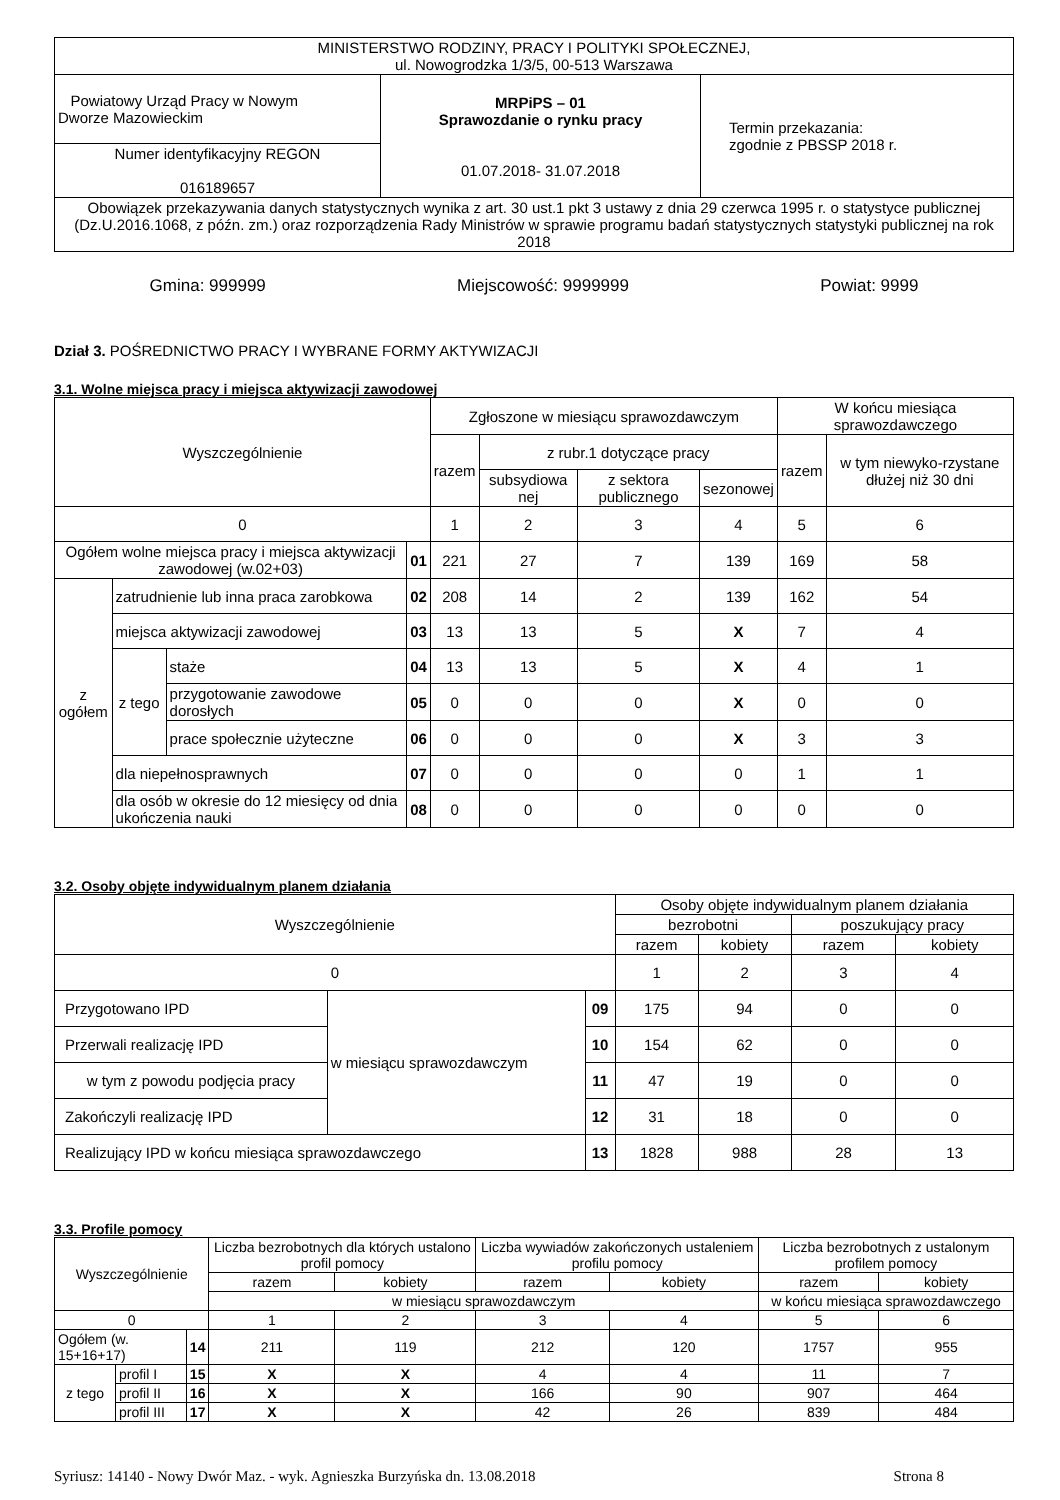| MINISTERSTWO RODZINY, PRACY I POLITYKI SPOŁECZNEJ, ul. Nowogrodzka 1/3/5, 00-513 Warszawa | | |
| Powiatowy Urząd Pracy w Nowym Dworze Mazowieckim | MRPiPS – 01 Sprawozdanie o rynku pracy 01.07.2018- 31.07.2018 | Termin przekazania: zgodnie z PBSSP 2018 r. |
| Numer identyfikacyjny REGON 016189657 | | |
| Obowiązek przekazywania danych statystycznych wynika z art. 30 ust.1 pkt 3 ustawy z dnia 29 czerwca 1995 r. o statystyce publicznej (Dz.U.2016.1068, z późn. zm.) oraz rozporządzenia Rady Ministrów w sprawie programu badań statystycznych statystyki publicznej na rok 2018 | | |
Gmina: 999999 Miejscowość: 9999999 Powiat: 9999
Dział 3. POŚREDNICTWO PRACY I WYBRANE FORMY AKTYWIZACJI
3.1. Wolne miejsca pracy i miejsca aktywizacji zawodowej
| Wyszczególnienie | | | | Zgłoszone w miesiącu sprawozdawczym | | | | W końcu miesiąca sprawozdawczego | |
| --- | --- | --- | --- | --- | --- | --- | --- | --- | --- |
| | | | | razem | z rubr.1 dotyczące pracy | | | razem | w tym niewyko-rzystane dłużej niż 30 dni |
| | | | | | subsydiowa nej | z sektora publicznego | sezonowej | | |
| 0 | | | | 1 | 2 | 3 | 4 | 5 | 6 |
| Ogółem wolne miejsca pracy i miejsca aktywizacji zawodowej (w.02+03) | | | 01 | 221 | 27 | 7 | 139 | 169 | 58 |
| z ogółem | zatrudnienie lub inna praca zarobkowa | | 02 | 208 | 14 | 2 | 139 | 162 | 54 |
| | miejsca aktywizacji zawodowej | | 03 | 13 | 13 | 5 | X | 7 | 4 |
| | z tego | staże | 04 | 13 | 13 | 5 | X | 4 | 1 |
| | | przygotowanie zawodowe dorosłych | 05 | 0 | 0 | 0 | X | 0 | 0 |
| | | prace społecznie użyteczne | 06 | 0 | 0 | 0 | X | 3 | 3 |
| | dla niepełnosprawnych | | 07 | 0 | 0 | 0 | 0 | 1 | 1 |
| | dla osób w okresie do 12 miesięcy od dnia ukończenia nauki | | 08 | 0 | 0 | 0 | 0 | 0 | 0 |
3.2. Osoby objęte indywidualnym planem działania
| Wyszczególnienie | | | Osoby objęte indywidualnym planem działania | | | |
| --- | --- | --- | --- | --- | --- | --- |
| | | | bezrobotni | | poszukujący pracy | |
| | | | razem | kobiety | razem | kobiety |
| 0 | | | 1 | 2 | 3 | 4 |
| Przygotowano IPD | w miesiącu sprawozdawczym | 09 | 175 | 94 | 0 | 0 |
| Przerwali realizację IPD | | 10 | 154 | 62 | 0 | 0 |
| w tym z powodu podjęcia pracy | | 11 | 47 | 19 | 0 | 0 |
| Zakończyli realizację IPD | | 12 | 31 | 18 | 0 | 0 |
| Realizujący IPD w końcu miesiąca sprawozdawczego | | 13 | 1828 | 988 | 28 | 13 |
3.3. Profile pomocy
| Wyszczególnienie | | | Liczba bezrobotnych dla których ustalono profil pomocy | | Liczba wywiadów zakończonych ustaleniem profilu pomocy | | Liczba bezrobotnych z ustalonym profilem pomocy | |
| --- | --- | --- | --- | --- | --- | --- | --- | --- |
| | | | razem | kobiety | razem | kobiety | razem | kobiety |
| | | | w miesiącu sprawozdawczym | | | | w końcu miesiąca sprawozdawczego | |
| 0 | | | 1 | 2 | 3 | 4 | 5 | 6 |
| Ogółem (w. 15+16+17) | | 14 | 211 | 119 | 212 | 120 | 1757 | 955 |
| z tego | profil I | 15 | X | X | 4 | 4 | 11 | 7 |
| | profil II | 16 | X | X | 166 | 90 | 907 | 464 |
| | profil III | 17 | X | X | 42 | 26 | 839 | 484 |
Syriusz: 14140 - Nowy Dwór Maz. - wyk. Agnieszka Burzyńska dn. 13.08.2018 Strona 8